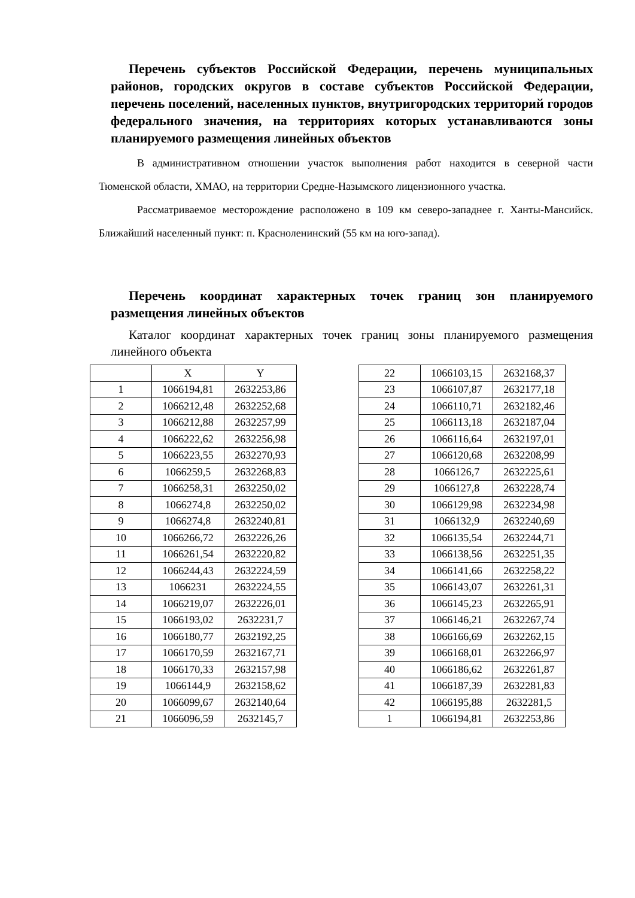Перечень субъектов Российской Федерации, перечень муниципальных районов, городских округов в составе субъектов Российской Федерации, перечень поселений, населенных пунктов, внутригородских территорий городов федерального значения, на территориях которых устанавливаются зоны планируемого размещения линейных объектов
В административном отношении участок выполнения работ находится в северной части Тюменской области, ХМАО, на территории Средне-Назымского лицензионного участка.
Рассматриваемое месторождение расположено в 109 км северо-западнее г. Ханты-Мансийск. Ближайший населенный пункт: п. Красноленинский (55 км на юго-запад).
Перечень координат характерных точек границ зон планируемого размещения линейных объектов
Каталог координат характерных точек границ зоны планируемого размещения линейного объекта
| | X | Y |
| --- | --- | --- |
| 1 | 1066194,81 | 2632253,86 |
| 2 | 1066212,48 | 2632252,68 |
| 3 | 1066212,88 | 2632257,99 |
| 4 | 1066222,62 | 2632256,98 |
| 5 | 1066223,55 | 2632270,93 |
| 6 | 1066259,5 | 2632268,83 |
| 7 | 1066258,31 | 2632250,02 |
| 8 | 1066274,8 | 2632250,02 |
| 9 | 1066274,8 | 2632240,81 |
| 10 | 1066266,72 | 2632226,26 |
| 11 | 1066261,54 | 2632220,82 |
| 12 | 1066244,43 | 2632224,59 |
| 13 | 1066231 | 2632224,55 |
| 14 | 1066219,07 | 2632226,01 |
| 15 | 1066193,02 | 2632231,7 |
| 16 | 1066180,77 | 2632192,25 |
| 17 | 1066170,59 | 2632167,71 |
| 18 | 1066170,33 | 2632157,98 |
| 19 | 1066144,9 | 2632158,62 |
| 20 | 1066099,67 | 2632140,64 |
| 21 | 1066096,59 | 2632145,7 |
| 22 | 1066103,15 | 2632168,37 |
| 23 | 1066107,87 | 2632177,18 |
| 24 | 1066110,71 | 2632182,46 |
| 25 | 1066113,18 | 2632187,04 |
| 26 | 1066116,64 | 2632197,01 |
| 27 | 1066120,68 | 2632208,99 |
| 28 | 1066126,7 | 2632225,61 |
| 29 | 1066127,8 | 2632228,74 |
| 30 | 1066129,98 | 2632234,98 |
| 31 | 1066132,9 | 2632240,69 |
| 32 | 1066135,54 | 2632244,71 |
| 33 | 1066138,56 | 2632251,35 |
| 34 | 1066141,66 | 2632258,22 |
| 35 | 1066143,07 | 2632261,31 |
| 36 | 1066145,23 | 2632265,91 |
| 37 | 1066146,21 | 2632267,74 |
| 38 | 1066166,69 | 2632262,15 |
| 39 | 1066168,01 | 2632266,97 |
| 40 | 1066186,62 | 2632261,87 |
| 41 | 1066187,39 | 2632281,83 |
| 42 | 1066195,88 | 2632281,5 |
| 1 | 1066194,81 | 2632253,86 |